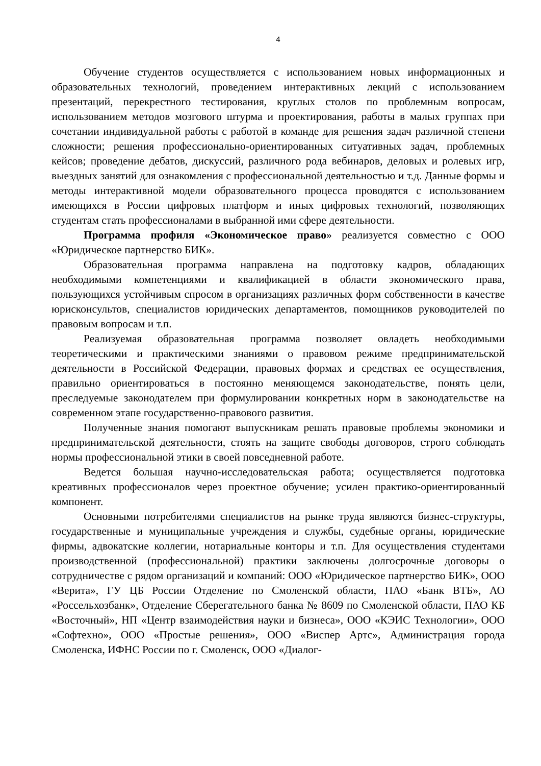4
Обучение студентов осуществляется с использованием новых информационных и образовательных технологий, проведением интерактивных лекций с использованием презентаций, перекрестного тестирования, круглых столов по проблемным вопросам, использованием методов мозгового штурма и проектирования, работы в малых группах при сочетании индивидуальной работы с работой в команде для решения задач различной степени сложности; решения профессионально-ориентированных ситуативных задач, проблемных кейсов; проведение дебатов, дискуссий, различного рода вебинаров, деловых и ролевых игр, выездных занятий для ознакомления с профессиональной деятельностью и т.д. Данные формы и методы интерактивной модели образовательного процесса проводятся с использованием имеющихся в России цифровых платформ и иных цифровых технологий, позволяющих студентам стать профессионалами в выбранной ими сфере деятельности.
Программа профиля «Экономическое право» реализуется совместно с ООО «Юридическое партнерство БИК».
Образовательная программа направлена на подготовку кадров, обладающих необходимыми компетенциями и квалификацией в области экономического права, пользующихся устойчивым спросом в организациях различных форм собственности в качестве юрисконсультов, специалистов юридических департаментов, помощников руководителей по правовым вопросам и т.п.
Реализуемая образовательная программа позволяет овладеть необходимыми теоретическими и практическими знаниями о правовом режиме предпринимательской деятельности в Российской Федерации, правовых формах и средствах ее осуществления, правильно ориентироваться в постоянно меняющемся законодательстве, понять цели, преследуемые законодателем при формулировании конкретных норм в законодательстве на современном этапе государственно-правового развития.
Полученные знания помогают выпускникам решать правовые проблемы экономики и предпринимательской деятельности, стоять на защите свободы договоров, строго соблюдать нормы профессиональной этики в своей повседневной работе.
Ведется большая научно-исследовательская работа; осуществляется подготовка креативных профессионалов через проектное обучение; усилен практико-ориентированный компонент.
Основными потребителями специалистов на рынке труда являются бизнес-структуры, государственные и муниципальные учреждения и службы, судебные органы, юридические фирмы, адвокатские коллегии, нотариальные конторы и т.п. Для осуществления студентами производственной (профессиональной) практики заключены долгосрочные договоры о сотрудничестве с рядом организаций и компаний: ООО «Юридическое партнерство БИК», ООО «Верита», ГУ ЦБ России Отделение по Смоленской области, ПАО «Банк ВТБ», АО «Россельхозбанк», Отделение Сберегательного банка № 8609 по Смоленской области, ПАО КБ «Восточный», НП «Центр взаимодействия науки и бизнеса», ООО «КЭИС Технологии», ООО «Софтехно», ООО «Простые решения», ООО «Виспер Артс», Администрация города Смоленска, ИФНС России по г. Смоленск, ООО «Диалог-